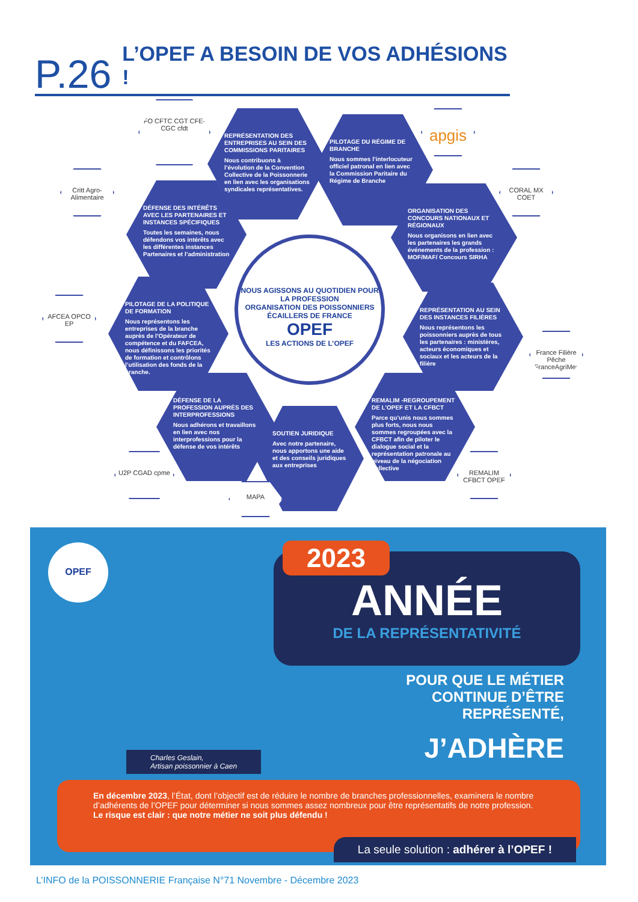P.26 L’OPEF A BESOIN DE VOS ADHÉSIONS !
FO CFTC CGT CFE-CGC cfdt
REPRÉSENTATION DES ENTREPRISES AU SEIN DES COMMISSIONS PARITAIRES
Nous contribuons à l’évolution de la Convention Collective de la Poissonnerie en lien avec les organisations syndicales représentatives.
PILOTAGE DU RÉGIME DE BRANCHE
Nous sommes l’interlocuteur officiel patronal en lien avec la Commission Paritaire du Régime de Branche
apgis
Critt Agro-Alimentaire
DÉFENSE DES INTÉRÊTS AVEC LES PARTENAIRES ET INSTANCES SPÉCIFIQUES
Toutes les semaines, nous défendons vos intérêts avec les différentes instances Partenaires et l’administration
ORGANISATION DES CONCOURS NATIONAUX ET RÉGIONAUX
Nous organisons en lien avec les partenaires les grands événements de la profession : MOF/MAF/ Concours SIRHA
CORAL MX COET
NOUS AGISSONS AU QUOTIDIEN POUR LA PROFESSION
ORGANISATION DES POISSONNIERS ÉCAILLERS DE FRANCE
OPEF
LES ACTIONS DE L’OPEF
AFCEA OPCO EP
PILOTAGE DE LA POLITIQUE DE FORMATION
Nous représentons les entreprises de la branche auprès de l’Opérateur de compétence et du FAFCEA, nous définissons les priorités de formation et contrôlons l’utilisation des fonds de la branche.
REPRÉSENTATION AU SEIN DES INSTANCES FILIÈRES
Nous représentons les poissonniers auprès de tous les partenaires : ministères, acteurs économiques et sociaux et les acteurs de la filière
France Filière Pêche FranceAgriMer
DÉFENSE DE LA PROFESSION AUPRÈS DES INTERPROFESSIONS
Nous adhérons et travaillons en lien avec nos interprofessions pour la défense de vos intérêts
SOUTIEN JURIDIQUE
Avec notre partenaire, nous apportons une aide et des conseils juridiques aux entreprises
REMALIM -REGROUPEMENT DE L’OPEF ET LA CFBCT
Parce qu’unis nous sommes plus forts, nous nous sommes regroupées avec la CFBCT afin de piloter le dialogue social et la représentation patronale au niveau de la négociation collective
U2P CGAD cpme
MAPA
REMALIM CFBCT OPEF
OPEF
Charles Geslain,
Artisan poissonnier à Caen
ANNÉE
DE LA REPRÉSENTATIVITÉ
2023
POUR QUE LE MÉTIER
CONTINUE D’ÊTRE
REPRÉSENTÉ,
J’ADHÈRE
En décembre 2023, l’État, dont l’objectif est de réduire le nombre de branches professionnelles, examinera le nombre d’adhérents de l’OPEF pour déterminer si nous sommes assez nombreux pour être représentatifs de notre profession.
Le risque est clair : que notre métier ne soit plus défendu !
La seule solution : adhérer à l’OPEF !
L’INFO de la POISSONNERIE Française N°71 Novembre - Décembre 2023